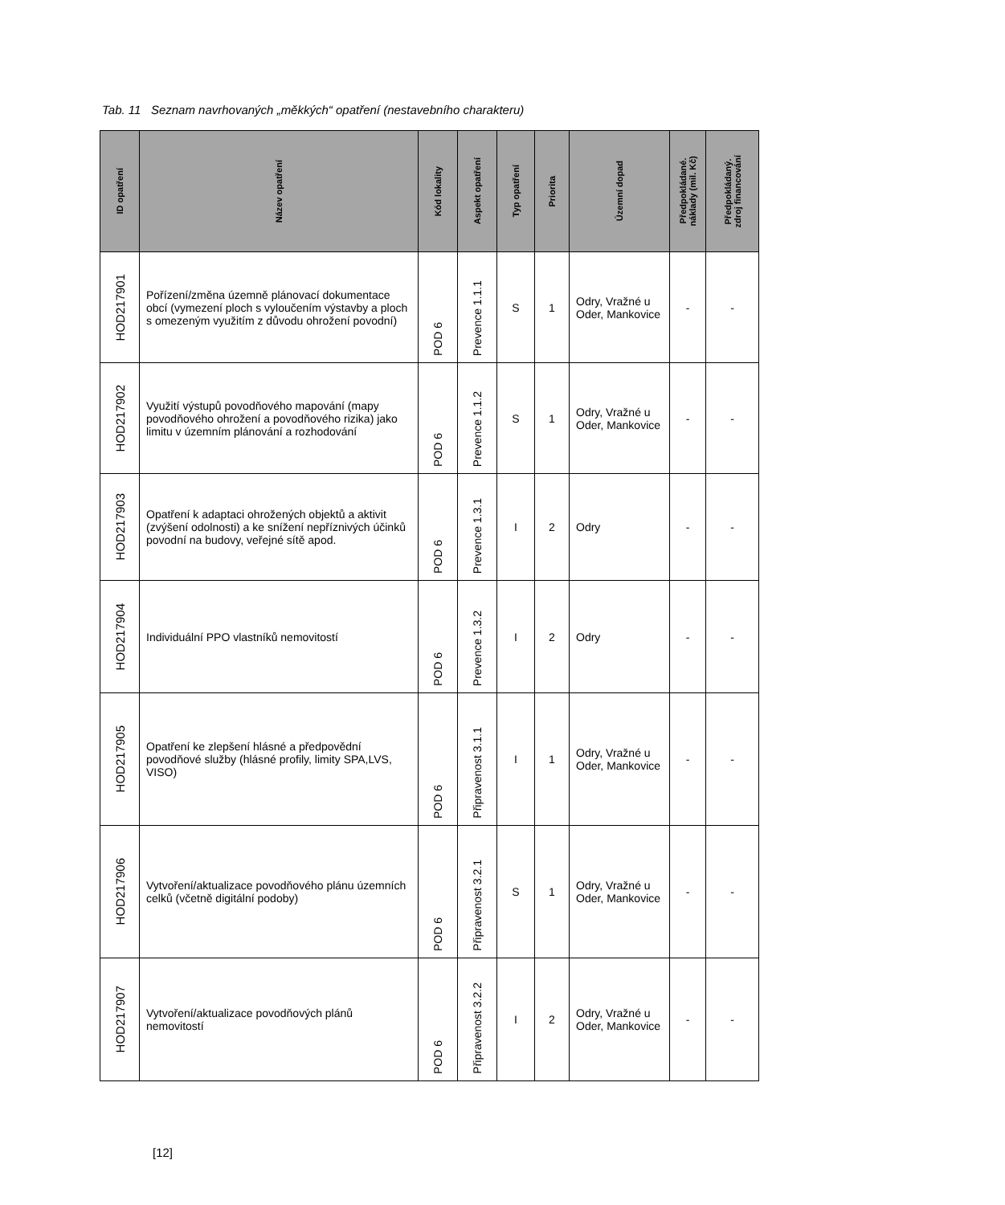Tab. 11 Seznam navrhovaných „měkkých“ opatření (nestavebního charakteru)
| ID opatření | Název opatření | Kód lokality | Aspekt opatření | Typ opatření | Priorita | Územní dopad | Předpokládané. náklady (mil. Kč) | Předpokládaný. zdroj financování |
| --- | --- | --- | --- | --- | --- | --- | --- | --- |
| HOD217901 | Pořízení/změna územně plánovací dokumentace obcí (vymezení ploch s vyloučením výstavby a ploch s omezeným využitím z důvodu ohrožení povodní) | POD 6 | Prevence 1.1.1 | S | 1 | Odry, Vražné u Oder, Mankovice | - | - |
| HOD217902 | Využití výstupů povodňového mapování (mapy povodňového ohrožení a povodňového rizika) jako limitu v územním plánování a rozhodování | POD 6 | Prevence 1.1.2 | S | 1 | Odry, Vražné u Oder, Mankovice | - | - |
| HOD217903 | Opatření k adaptaci ohrožených objektů a aktivit (zvýšení odolnosti) a ke snížení nepříznivých účinků povodní na budovy, veřejné sítě apod. | POD 6 | Prevence 1.3.1 | I | 2 | Odry | - | - |
| HOD217904 | Individuální PPO vlastníků nemovitostí | POD 6 | Prevence 1.3.2 | I | 2 | Odry | - | - |
| HOD217905 | Opatření ke zlepšení hlásné a předpovědní povodňové služby (hlásné profily, limity SPA,LVS, VISO) | POD 6 | Připravenost 3.1.1 | I | 1 | Odry, Vražné u Oder, Mankovice | - | - |
| HOD217906 | Vytvoření/aktualizace povodňového plánu územních celků (včetně digitální podoby) | POD 6 | Připravenost 3.2.1 | S | 1 | Odry, Vražné u Oder, Mankovice | - | - |
| HOD217907 | Vytvoření/aktualizace povodňových plánů nemovitostí | POD 6 | Připravenost 3.2.2 | I | 2 | Odry, Vražné u Oder, Mankovice | - | - |
[12]